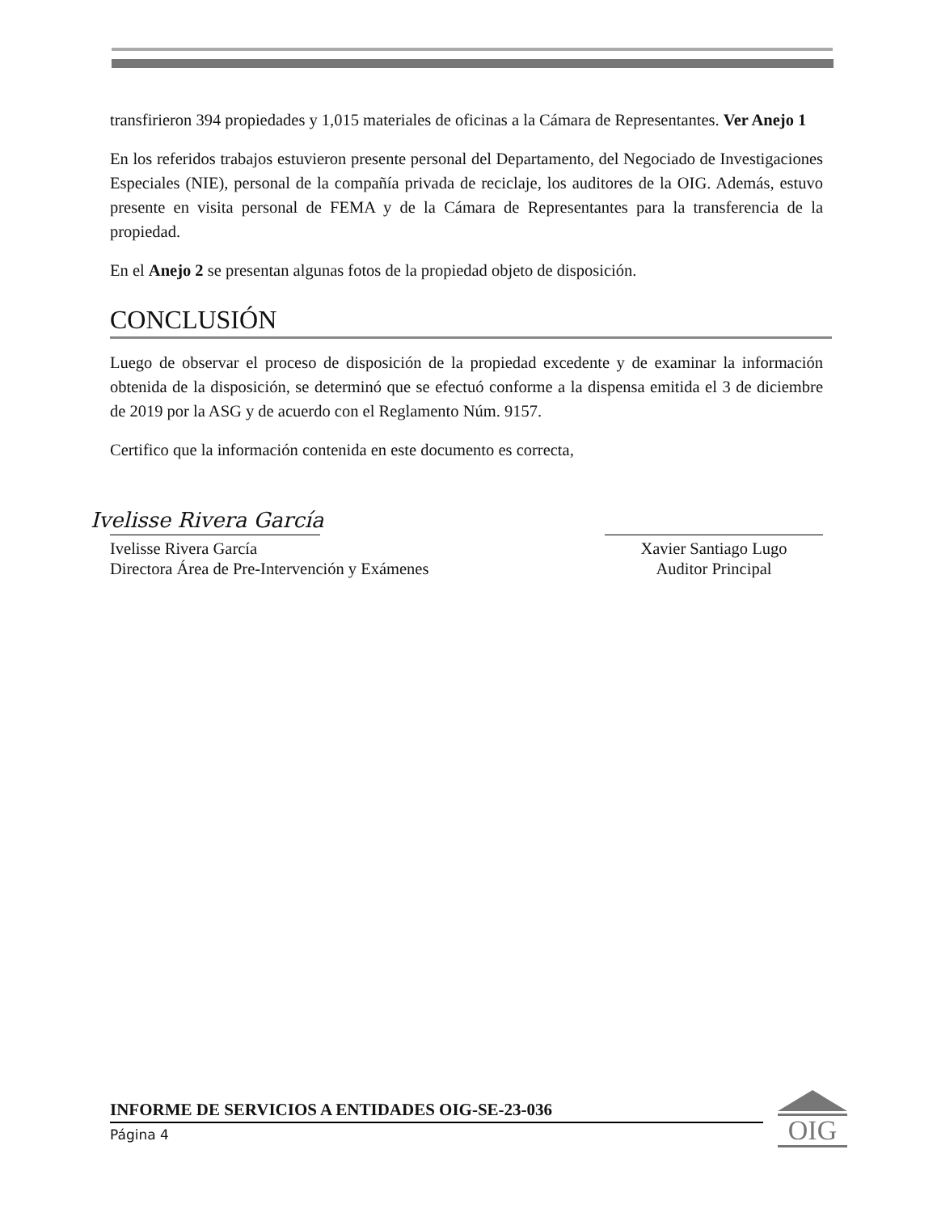transfirieron 394 propiedades y 1,015 materiales de oficinas a la Cámara de Representantes. Ver Anejo 1
En los referidos trabajos estuvieron presente personal del Departamento, del Negociado de Investigaciones Especiales (NIE), personal de la compañía privada de reciclaje, los auditores de la OIG. Además, estuvo presente en visita personal de FEMA y de la Cámara de Representantes para la transferencia de la propiedad.
En el Anejo 2 se presentan algunas fotos de la propiedad objeto de disposición.
CONCLUSIÓN
Luego de observar el proceso de disposición de la propiedad excedente y de examinar la información obtenida de la disposición, se determinó que se efectuó conforme a la dispensa emitida el 3 de diciembre de 2019 por la ASG y de acuerdo con el Reglamento Núm. 9157.
Certifico que la información contenida en este documento es correcta,
Ivelisse Rivera García
Ivelisse Rivera García
Directora Área de Pre-Intervención y Exámenes
Xavier Santiago Lugo
Auditor Principal
INFORME DE SERVICIOS A ENTIDADES OIG-SE-23-036
Página 4
OIG